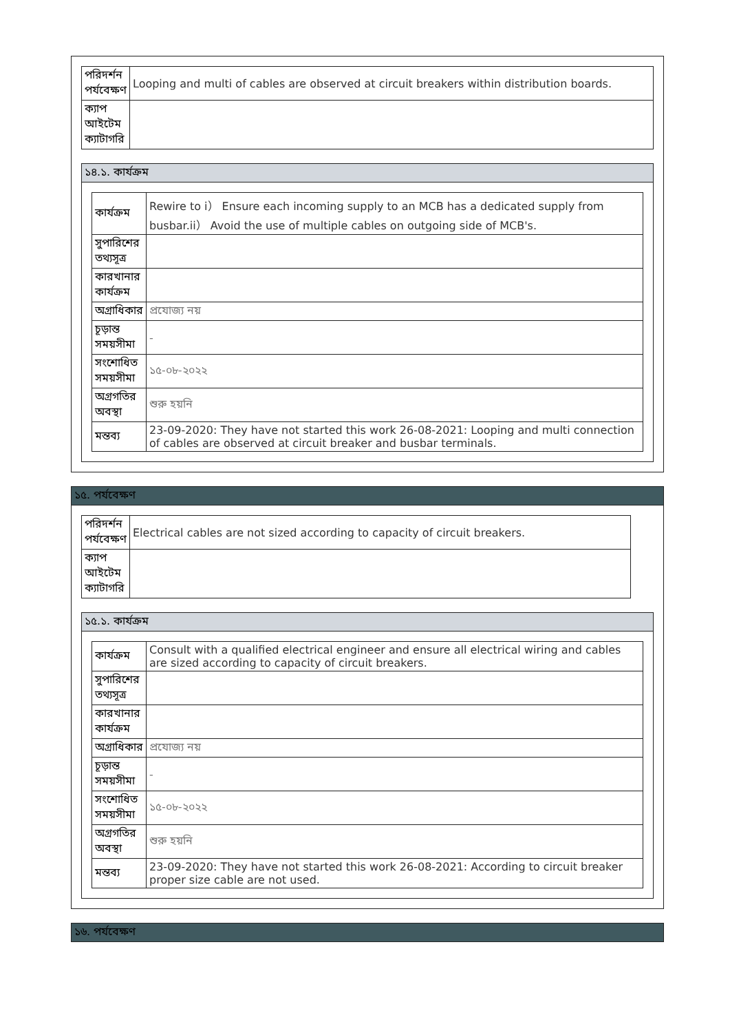| পরিদর্শন পর্যবেক্ষণ | Looping and multi of cables are observed at circuit breakers within distribution boards. |
| ক্যাপ আইটেম ক্যাটাগরি | |
১৪.১. কার্যক্রম
| কার্যক্রম | Rewire to i） Ensure each incoming supply to an MCB has a dedicated supply from busbar.ii） Avoid the use of multiple cables on outgoing side of MCB's. |
| সুপারিশের তথ্যসূত্র | |
| কারখানার কার্যক্রম | |
| অগ্রাধিকার | প্রযোজ্য নয় |
| চূড়ান্ত সময়সীমা | - |
| সংশোধিত সময়সীমা | ১৫-০৮-২০২২ |
| অগ্রগতির অবস্থা | শুরু হয়নি |
| মন্তব্য | 23-09-2020: They have not started this work 26-08-2021: Looping and multi connection of cables are observed at circuit breaker and busbar terminals. |
১৫. পর্যবেক্ষণ
| পরিদর্শন পর্যবেক্ষণ | Electrical cables are not sized according to capacity of circuit breakers. |
| ক্যাপ আইটেম ক্যাটাগরি | |
১৫.১. কার্যক্রম
| কার্যক্রম | Consult with a qualified electrical engineer and ensure all electrical wiring and cables are sized according to capacity of circuit breakers. |
| সুপারিশের তথ্যসূত্র | |
| কারখানার কার্যক্রম | |
| অগ্রাধিকার | প্রযোজ্য নয় |
| চূড়ান্ত সময়সীমা | - |
| সংশোধিত সময়সীমা | ১৫-০৮-২০২২ |
| অগ্রগতির অবস্থা | শুরু হয়নি |
| মন্তব্য | 23-09-2020: They have not started this work 26-08-2021: According to circuit breaker proper size cable are not used. |
১৬. পর্যবেক্ষণ